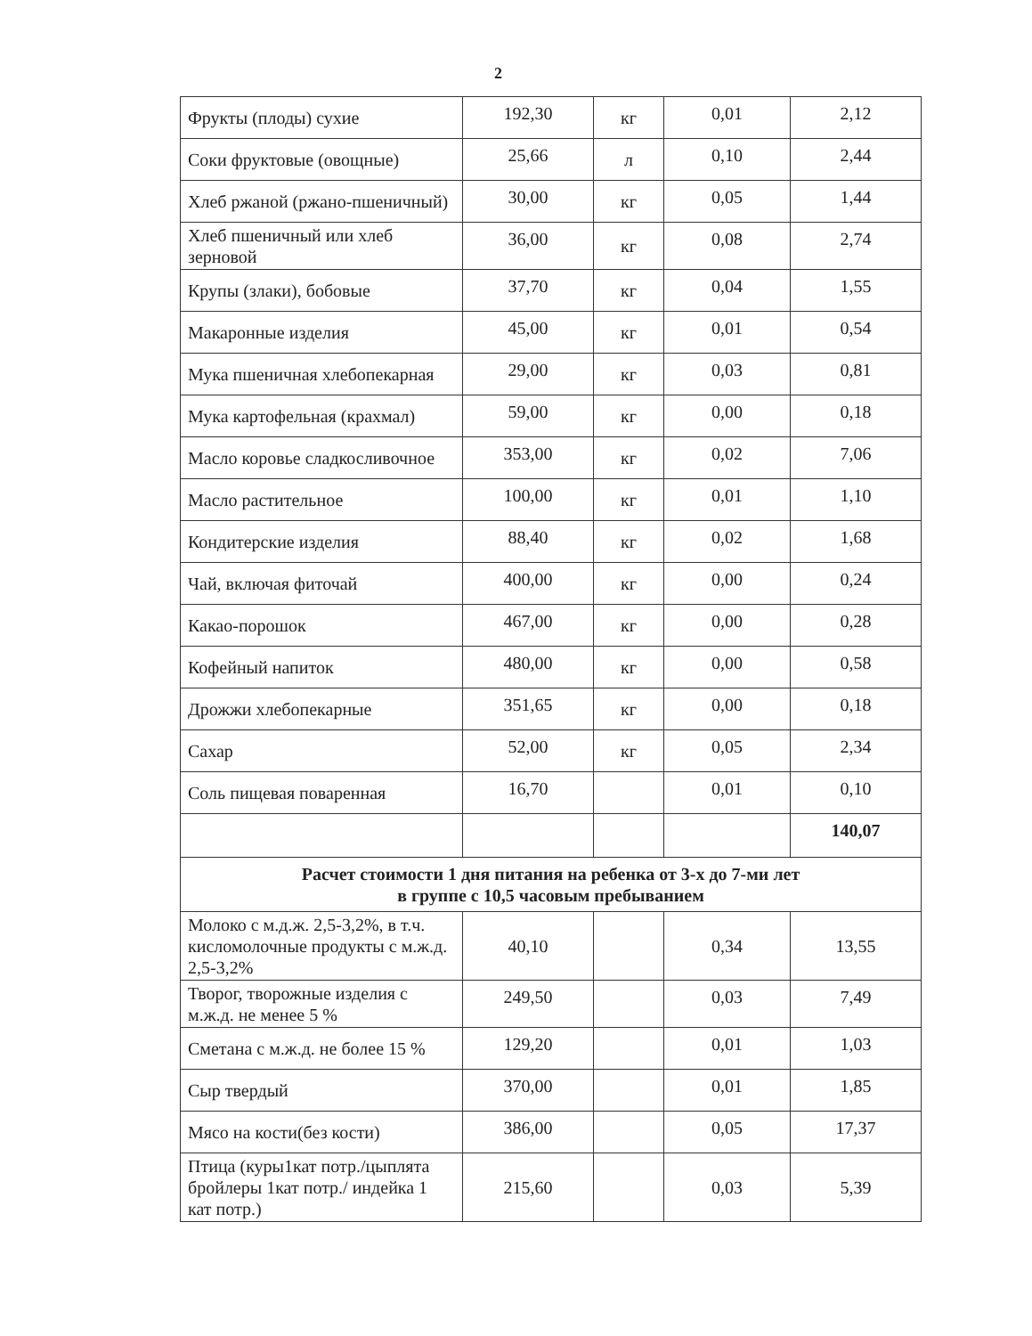2
| Фрукты (плоды) сухие | 192,30 | кг | 0,01 | 2,12 |
| Соки фруктовые (овощные) | 25,66 | л | 0,10 | 2,44 |
| Хлеб ржаной (ржано-пшеничный) | 30,00 | кг | 0,05 | 1,44 |
| Хлеб пшеничный или хлеб зерновой | 36,00 | кг | 0,08 | 2,74 |
| Крупы (злаки), бобовые | 37,70 | кг | 0,04 | 1,55 |
| Макаронные изделия | 45,00 | кг | 0,01 | 0,54 |
| Мука пшеничная хлебопекарная | 29,00 | кг | 0,03 | 0,81 |
| Мука картофельная (крахмал) | 59,00 | кг | 0,00 | 0,18 |
| Масло коровье сладкосливочное | 353,00 | кг | 0,02 | 7,06 |
| Масло растительное | 100,00 | кг | 0,01 | 1,10 |
| Кондитерские изделия | 88,40 | кг | 0,02 | 1,68 |
| Чай, включая фиточай | 400,00 | кг | 0,00 | 0,24 |
| Какао-порошок | 467,00 | кг | 0,00 | 0,28 |
| Кофейный напиток | 480,00 | кг | 0,00 | 0,58 |
| Дрожжи хлебопекарные | 351,65 | кг | 0,00 | 0,18 |
| Сахар | 52,00 | кг | 0,05 | 2,34 |
| Соль пищевая поваренная | 16,70 | | 0,01 | 0,10 |
| | | | | 140,07 |
| Расчет стоимости 1 дня питания на ребенка от 3-х до 7-ми лет в группе с 10,5 часовым пребыванием | | | | |
| Молоко с м.д.ж. 2,5-3,2%, в т.ч. кисломолочные продукты с м.ж.д. 2,5-3,2% | 40,10 | | 0,34 | 13,55 |
| Творог, творожные изделия с м.ж.д. не менее 5 % | 249,50 | | 0,03 | 7,49 |
| Сметана с м.ж.д. не более 15 % | 129,20 | | 0,01 | 1,03 |
| Сыр твердый | 370,00 | | 0,01 | 1,85 |
| Мясо на кости(без кости) | 386,00 | | 0,05 | 17,37 |
| Птица (куры1кат потр./цыплята бройлеры 1кат потр./ индейка 1 кат потр.) | 215,60 | | 0,03 | 5,39 |